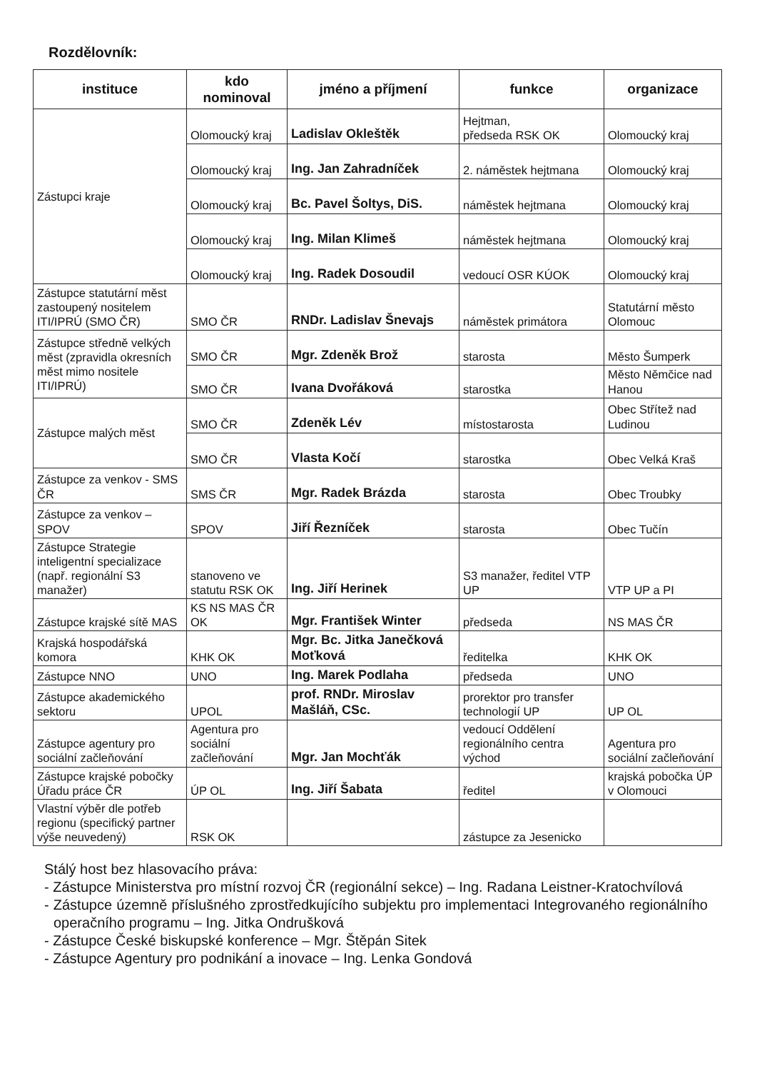Rozdělovník:
| instituce | kdo nominoval | jméno a příjmení | funkce | organizace |
| --- | --- | --- | --- | --- |
| Zástupci kraje | Olomoucký kraj | Ladislav Okleštěk | Hejtman, předseda RSK OK | Olomoucký kraj |
| | Olomoucký kraj | Ing. Jan Zahradníček | 2. náměstek hejtmana | Olomoucký kraj |
| | Olomoucký kraj | Bc. Pavel Šoltys, DiS. | náměstek hejtmana | Olomoucký kraj |
| | Olomoucký kraj | Ing. Milan Klimeš | náměstek hejtmana | Olomoucký kraj |
| | Olomoucký kraj | Ing. Radek Dosoudil | vedoucí OSR KÚOK | Olomoucký kraj |
| Zástupce statutární měst zastoupený nositelem ITI/IPRÚ (SMO ČR) | SMO ČR | RNDr. Ladislav Šnevajs | náměstek primátora | Statutární město Olomouc |
| Zástupce středně velkých měst (zpravidla okresních měst mimo nositele ITI/IPRÚ) | SMO ČR | Mgr. Zdeněk Brož | starosta | Město Šumperk |
| | SMO ČR | Ivana Dvořáková | starostka | Město Němčice nad Hanou |
| Zástupce malých měst | SMO ČR | Zdeněk Lév | místostarosta | Obec Střítež nad Ludinou |
| | SMO ČR | Vlasta Kočí | starostka | Obec Velká Kraš |
| Zástupce za venkov - SMS ČR | SMS ČR | Mgr. Radek Brázda | starosta | Obec Troubky |
| Zástupce za venkov – SPOV | SPOV | Jiří Řezníček | starosta | Obec Tučín |
| Zástupce Strategie inteligentní specializace (např. regionální S3 manažer) | stanoveno ve statutu RSK OK | Ing. Jiří Herinek | S3 manažer, ředitel VTP UP | VTP UP a PI |
| Zástupce krajské sítě MAS | KS NS MAS ČR OK | Mgr. František Winter | předseda | NS MAS ČR |
| Krajská hospodářská komora | KHK OK | Mgr. Bc. Jitka Janečková Moťková | ředitelka | KHK OK |
| Zástupce NNO | UNO | Ing. Marek Podlaha | předseda | UNO |
| Zástupce akademického sektoru | UPOL | prof. RNDr. Miroslav Mašláň, CSc. | prorektor pro transfer technologií UP | UP OL |
| Zástupce agentury pro sociální začleňování | Agentura pro sociální začleňování | Mgr. Jan Mochťák | vedoucí Oddělení regionálního centra východ | Agentura pro sociální začleňování |
| Zástupce krajské pobočky Úřadu práce ČR | ÚP OL | Ing. Jiří Šabata | ředitel | krajská pobočka ÚP v Olomouci |
| Vlastní výběr dle potřeb regionu (specifický partner výše neuvedený) | RSK OK | | zástupce za Jesenicko | |
Stálý host bez hlasovacího práva:
- Zástupce Ministerstva pro místní rozvoj ČR (regionální sekce) – Ing. Radana Leistner-Kratochvílová
- Zástupce územně příslušného zprostředkujícího subjektu pro implementaci Integrovaného regionálního operačního programu – Ing. Jitka Ondrušková
- Zástupce České biskupské konference – Mgr. Štěpán Sitek
- Zástupce Agentury pro podnikání a inovace – Ing. Lenka Gondová